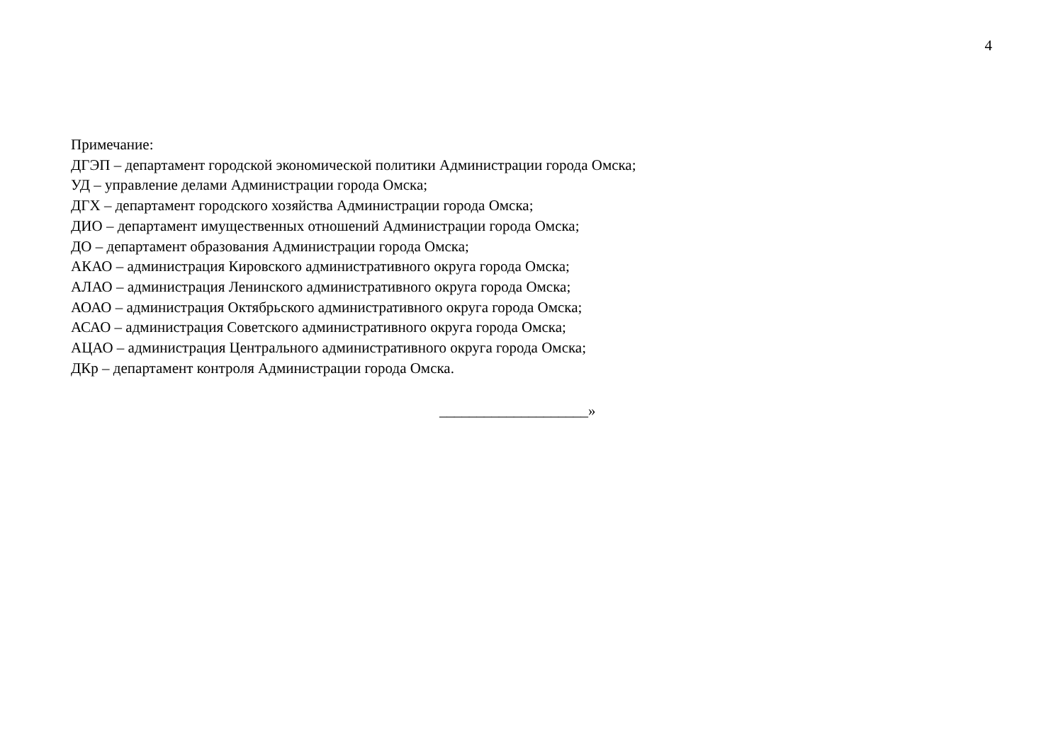4
Примечание:
ДГЭП – департамент городской экономической политики Администрации города Омска;
УД – управление делами Администрации города Омска;
ДГХ – департамент городского хозяйства Администрации города Омска;
ДИО – департамент имущественных отношений Администрации города Омска;
ДО – департамент образования Администрации города Омска;
АКАО – администрация Кировского административного округа города Омска;
АЛАО – администрация Ленинского административного округа города Омска;
АОАО – администрация Октябрьского административного округа города Омска;
АСАО – администрация Советского административного округа города Омска;
АЦАО – администрация Центрального административного округа города Омска;
ДКр – департамент контроля Администрации города Омска.
____________________»